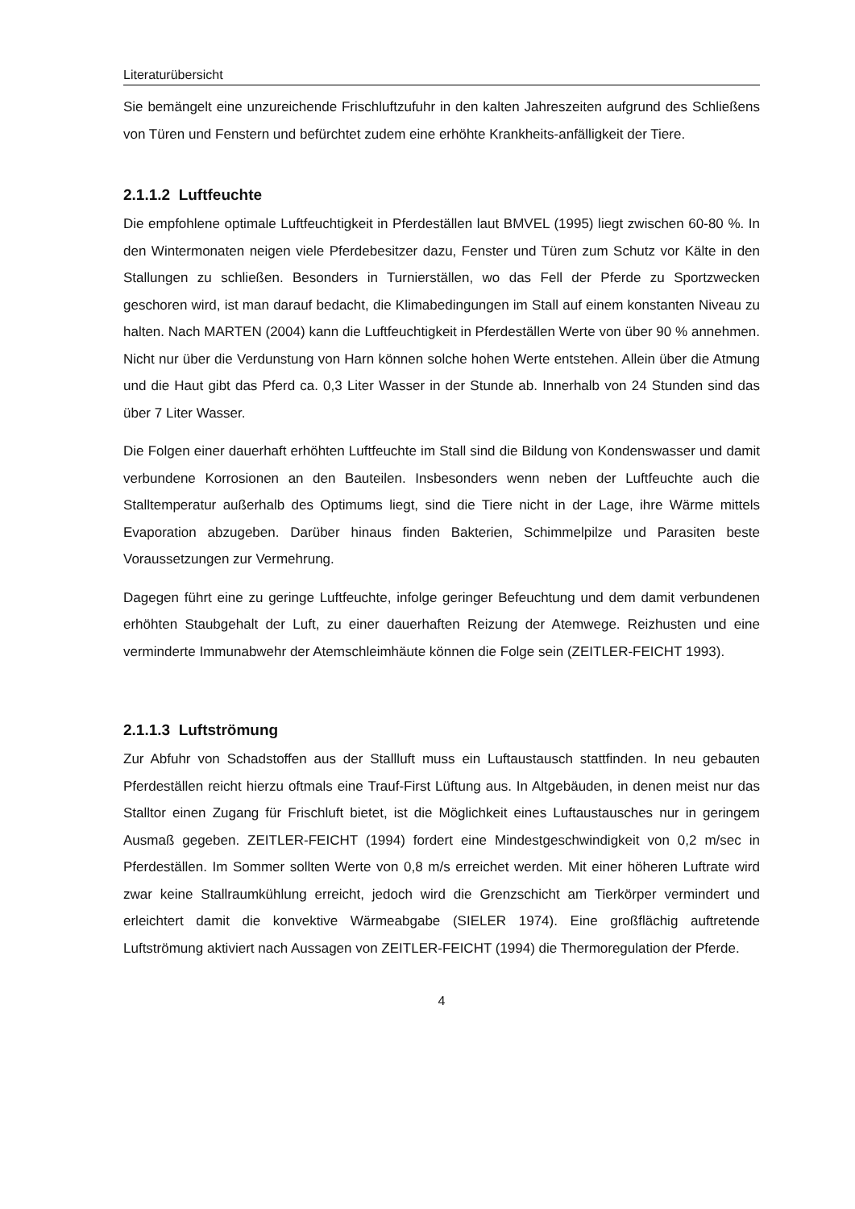Literaturübersicht
Sie bemängelt eine unzureichende Frischluftzufuhr in den kalten Jahreszeiten aufgrund des Schließens von Türen und Fenstern und befürchtet zudem eine erhöhte Krankheits-anfälligkeit der Tiere.
2.1.1.2 Luftfeuchte
Die empfohlene optimale Luftfeuchtigkeit in Pferdeställen laut BMVEL (1995) liegt zwischen 60-80 %. In den Wintermonaten neigen viele Pferdebesitzer dazu, Fenster und Türen zum Schutz vor Kälte in den Stallungen zu schließen. Besonders in Turnierställen, wo das Fell der Pferde zu Sportzwecken geschoren wird, ist man darauf bedacht, die Klimabedingungen im Stall auf einem konstanten Niveau zu halten. Nach MARTEN (2004) kann die Luftfeuchtigkeit in Pferdeställen Werte von über 90 % annehmen. Nicht nur über die Verdunstung von Harn können solche hohen Werte entstehen. Allein über die Atmung und die Haut gibt das Pferd ca. 0,3 Liter Wasser in der Stunde ab. Innerhalb von 24 Stunden sind das über 7 Liter Wasser.
Die Folgen einer dauerhaft erhöhten Luftfeuchte im Stall sind die Bildung von Kondenswasser und damit verbundene Korrosionen an den Bauteilen. Insbesonders wenn neben der Luftfeuchte auch die Stalltemperatur außerhalb des Optimums liegt, sind die Tiere nicht in der Lage, ihre Wärme mittels Evaporation abzugeben. Darüber hinaus finden Bakterien, Schimmelpilze und Parasiten beste Voraussetzungen zur Vermehrung.
Dagegen führt eine zu geringe Luftfeuchte, infolge geringer Befeuchtung und dem damit verbundenen erhöhten Staubgehalt der Luft, zu einer dauerhaften Reizung der Atemwege. Reizhusten und eine verminderte Immunabwehr der Atemschleimhäute können die Folge sein (ZEITLER-FEICHT 1993).
2.1.1.3 Luftströmung
Zur Abfuhr von Schadstoffen aus der Stallluft muss ein Luftaustausch stattfinden. In neu gebauten Pferdeställen reicht hierzu oftmals eine Trauf-First Lüftung aus. In Altgebäuden, in denen meist nur das Stalltor einen Zugang für Frischluft bietet, ist die Möglichkeit eines Luftaustausches nur in geringem Ausmaß gegeben. ZEITLER-FEICHT (1994) fordert eine Mindestgeschwindigkeit von 0,2 m/sec in Pferdeställen. Im Sommer sollten Werte von 0,8 m/s erreichet werden. Mit einer höheren Luftrate wird zwar keine Stallraumkühlung erreicht, jedoch wird die Grenzschicht am Tierkörper vermindert und erleichtert damit die konvektive Wärmeabgabe (SIELER 1974). Eine großflächig auftretende Luftströmung aktiviert nach Aussagen von ZEITLER-FEICHT (1994) die Thermoregulation der Pferde.
4